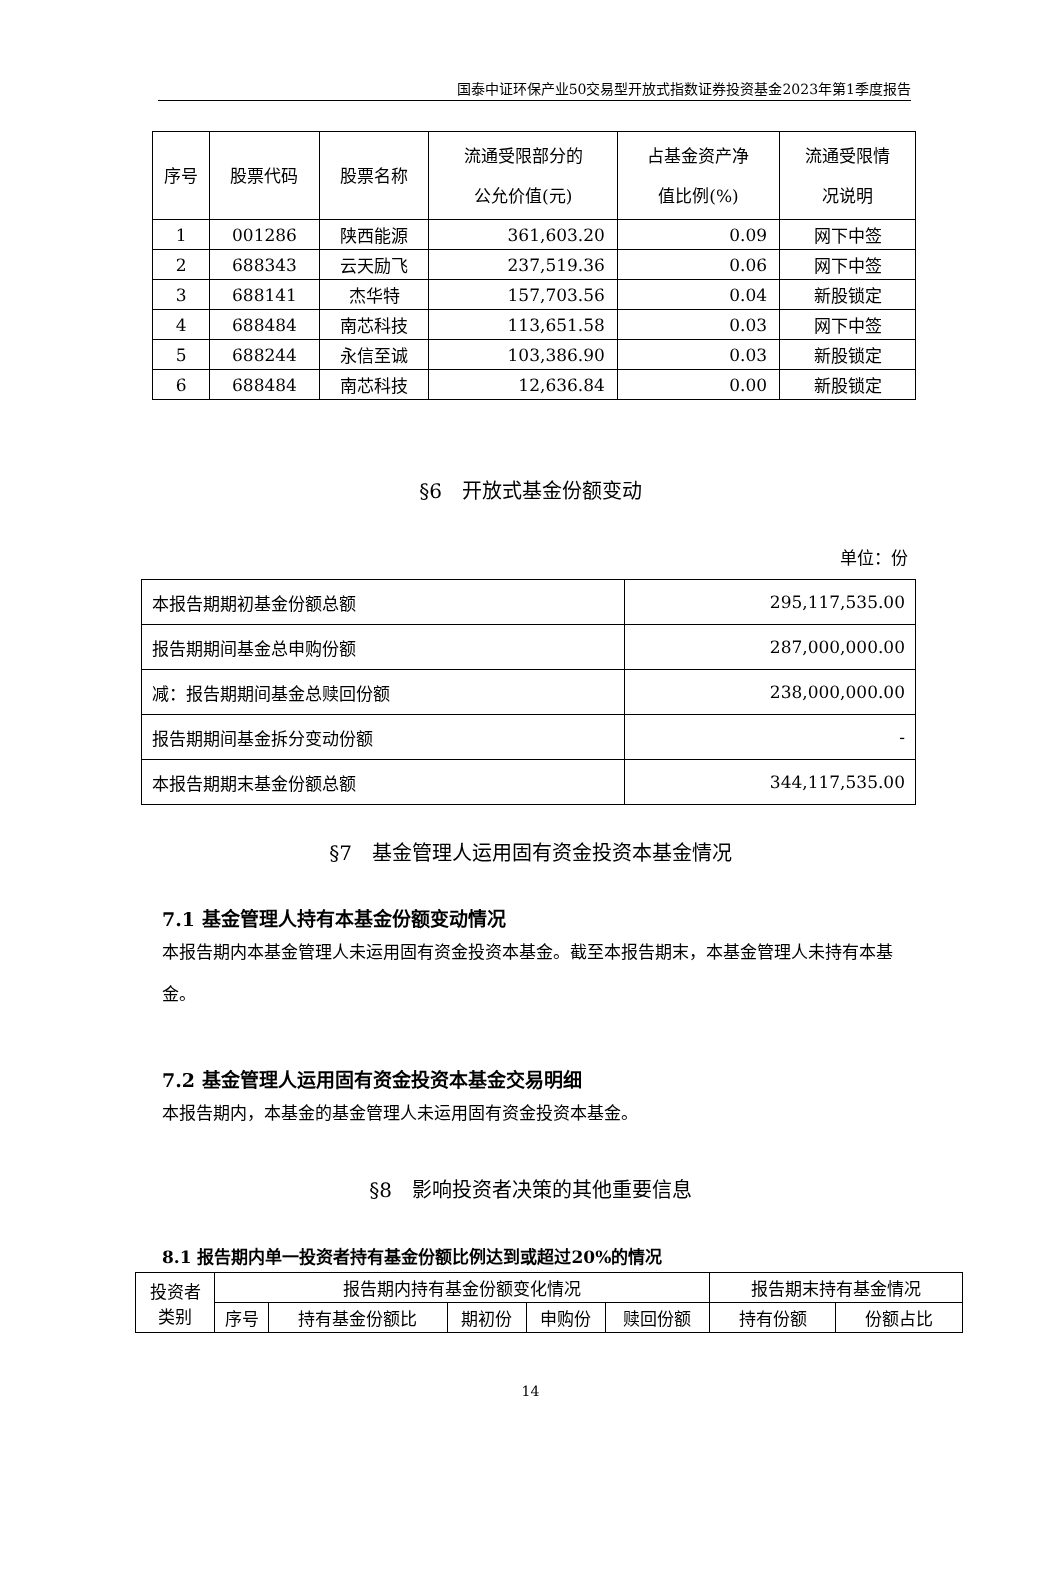国泰中证环保产业50交易型开放式指数证券投资基金2023年第1季度报告
| 序号 | 股票代码 | 股票名称 | 流通受限部分的 公允价值(元) | 占基金资产净 值比例(%) | 流通受限情 况说明 |
| --- | --- | --- | --- | --- | --- |
| 1 | 001286 | 陕西能源 | 361,603.20 | 0.09 | 网下中签 |
| 2 | 688343 | 云天励飞 | 237,519.36 | 0.06 | 网下中签 |
| 3 | 688141 | 杰华特 | 157,703.56 | 0.04 | 新股锁定 |
| 4 | 688484 | 南芯科技 | 113,651.58 | 0.03 | 网下中签 |
| 5 | 688244 | 永信至诚 | 103,386.90 | 0.03 | 新股锁定 |
| 6 | 688484 | 南芯科技 | 12,636.84 | 0.00 | 新股锁定 |
§6　开放式基金份额变动
单位：份
| 本报告期期初基金份额总额 | 295,117,535.00 |
| 报告期期间基金总申购份额 | 287,000,000.00 |
| 减：报告期期间基金总赎回份额 | 238,000,000.00 |
| 报告期期间基金拆分变动份额 | - |
| 本报告期期末基金份额总额 | 344,117,535.00 |
§7　基金管理人运用固有资金投资本基金情况
7.1 基金管理人持有本基金份额变动情况
本报告期内本基金管理人未运用固有资金投资本基金。截至本报告期末，本基金管理人未持有本基金。
7.2 基金管理人运用固有资金投资本基金交易明细
本报告期内，本基金的基金管理人未运用固有资金投资本基金。
§8　影响投资者决策的其他重要信息
8.1 报告期内单一投资者持有基金份额比例达到或超过20%的情况
| 投资者 类别 | 报告期内持有基金份额变化情况 | | | | | 报告期末持有基金情况 | |
| | 序号 | 持有基金份额比 | 期初份 | 申购份 | 赎回份额 | 持有份额 | 份额占比 |
14